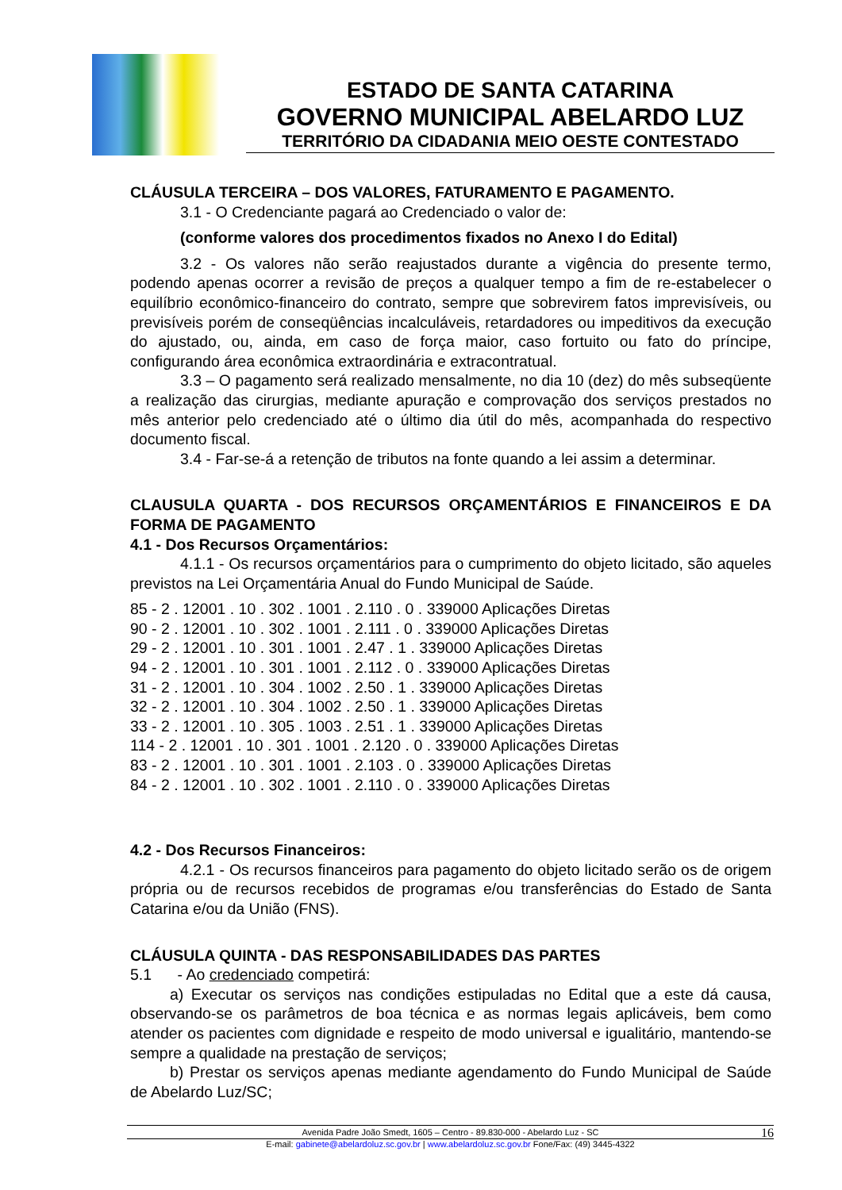ESTADO DE SANTA CATARINA
GOVERNO MUNICIPAL ABELARDO LUZ
TERRITÓRIO DA CIDADANIA MEIO OESTE CONTESTADO
CLÁUSULA TERCEIRA – DOS VALORES, FATURAMENTO E PAGAMENTO.
3.1 - O Credenciante pagará ao Credenciado o valor de:
(conforme valores dos procedimentos fixados no Anexo I do Edital)
3.2 - Os valores não serão reajustados durante a vigência do presente termo, podendo apenas ocorrer a revisão de preços a qualquer tempo a fim de re-estabelecer o equilíbrio econômico-financeiro do contrato, sempre que sobrevirem fatos imprevisíveis, ou previsíveis porém de conseqüências incalculáveis, retardadores ou impeditivos da execução do ajustado, ou, ainda, em caso de força maior, caso fortuito ou fato do príncipe, configurando área econômica extraordinária e extracontratual.
3.3 – O pagamento será realizado mensalmente, no dia 10 (dez) do mês subseqüente a realização das cirurgias, mediante apuração e comprovação dos serviços prestados no mês anterior pelo credenciado até o último dia útil do mês, acompanhada do respectivo documento fiscal.
3.4 - Far-se-á a retenção de tributos na fonte quando a lei assim a determinar.
CLAUSULA QUARTA - DOS RECURSOS ORÇAMENTÁRIOS E FINANCEIROS E DA FORMA DE PAGAMENTO
4.1 - Dos Recursos Orçamentários:
4.1.1 - Os recursos orçamentários para o cumprimento do objeto licitado, são aqueles previstos na Lei Orçamentária Anual do Fundo Municipal de Saúde.
85 - 2 . 12001 . 10 . 302 . 1001 . 2.110 . 0 . 339000 Aplicações Diretas
90 - 2 . 12001 . 10 . 302 . 1001 . 2.111 . 0 . 339000 Aplicações Diretas
29 - 2 . 12001 . 10 . 301 . 1001 . 2.47 . 1 . 339000 Aplicações Diretas
94 - 2 . 12001 . 10 . 301 . 1001 . 2.112 . 0 . 339000 Aplicações Diretas
31 - 2 . 12001 . 10 . 304 . 1002 . 2.50 . 1 . 339000 Aplicações Diretas
32 - 2 . 12001 . 10 . 304 . 1002 . 2.50 . 1 . 339000 Aplicações Diretas
33 - 2 . 12001 . 10 . 305 . 1003 . 2.51 . 1 . 339000 Aplicações Diretas
114 - 2 . 12001 . 10 . 301 . 1001 . 2.120 . 0 . 339000 Aplicações Diretas
83 - 2 . 12001 . 10 . 301 . 1001 . 2.103 . 0 . 339000 Aplicações Diretas
84 - 2 . 12001 . 10 . 302 . 1001 . 2.110 . 0 . 339000 Aplicações Diretas
4.2 - Dos Recursos Financeiros:
4.2.1 - Os recursos financeiros para pagamento do objeto licitado serão os de origem própria ou de recursos recebidos de programas e/ou transferências do Estado de Santa Catarina e/ou da União (FNS).
CLÁUSULA QUINTA - DAS RESPONSABILIDADES DAS PARTES
5.1 - Ao credenciado competirá:
a) Executar os serviços nas condições estipuladas no Edital que a este dá causa, observando-se os parâmetros de boa técnica e as normas legais aplicáveis, bem como atender os pacientes com dignidade e respeito de modo universal e igualitário, mantendo-se sempre a qualidade na prestação de serviços;
b) Prestar os serviços apenas mediante agendamento do Fundo Municipal de Saúde de Abelardo Luz/SC;
Avenida Padre João Smedt, 1605 – Centro - 89.830-000 - Abelardo Luz - SC 16
E-mail: gabinete@abelardoluz.sc.gov.br | www.abelardoluz.sc.gov.br Fone/Fax: (49) 3445-4322